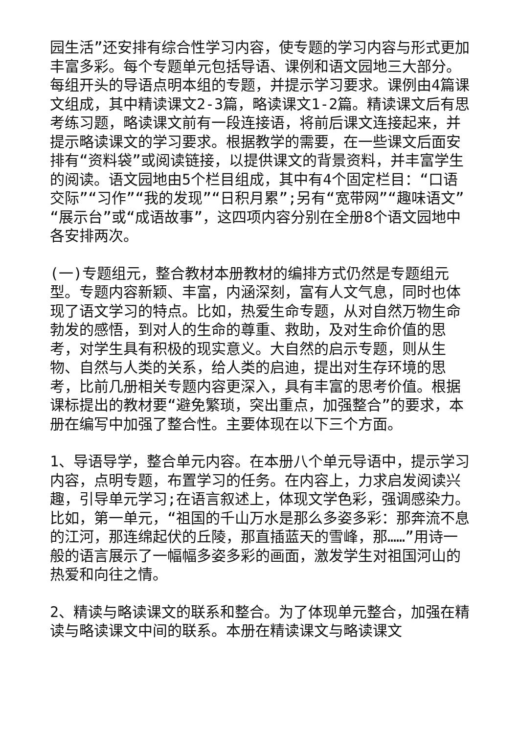园生活”还安排有综合性学习内容，使专题的学习内容与形式更加丰富多彩。每个专题单元包括导语、课例和语文园地三大部分。每组开头的导语点明本组的专题，并提示学习要求。课例由4篇课文组成，其中精读课文2-3篇，略读课文1-2篇。精读课文后有思考练习题，略读课文前有一段连接语，将前后课文连接起来，并提示略读课文的学习要求。根据教学的需要，在一些课文后面安排有“资料袋”或阅读链接，以提供课文的背景资料，并丰富学生的阅读。语文园地由5个栏目组成，其中有4个固定栏目：“口语交际”“习作”“我的发现”“日积月累”;另有“宽带网”“趣味语文”“展示台”或“成语故事”，这四项内容分别在全册8个语文园地中各安排两次。
(一)专题组元，整合教材本册教材的编排方式仍然是专题组元型。专题内容新颖、丰富，内涵深刻，富有人文气息，同时也体现了语文学习的特点。比如，热爱生命专题，从对自然万物生命勃发的感悟，到对人的生命的尊重、救助，及对生命价值的思考，对学生具有积极的现实意义。大自然的启示专题，则从生物、自然与人类的关系，给人类的启迪，提出对生存环境的思考，比前几册相关专题内容更深入，具有丰富的思考价值。根据课标提出的教材要“避免繁琐，突出重点，加强整合”的要求，本册在编写中加强了整合性。主要体现在以下三个方面。
1、导语导学，整合单元内容。在本册八个单元导语中，提示学习内容，点明专题，布置学习的任务。在内容上，力求启发阅读兴趣，引导单元学习;在语言叙述上，体现文学色彩，强调感染力。比如，第一单元，“祖国的千山万水是那么多姿多彩：那奔流不息的江河，那连绵起伏的丘陵，那直插蓝天的雪峰，那……”用诗一般的语言展示了一幅幅多姿多彩的画面，激发学生对祖国河山的热爱和向往之情。
2、精读与略读课文的联系和整合。为了体现单元整合，加强在精读与略读课文中间的联系。本册在精读课文与略读课文